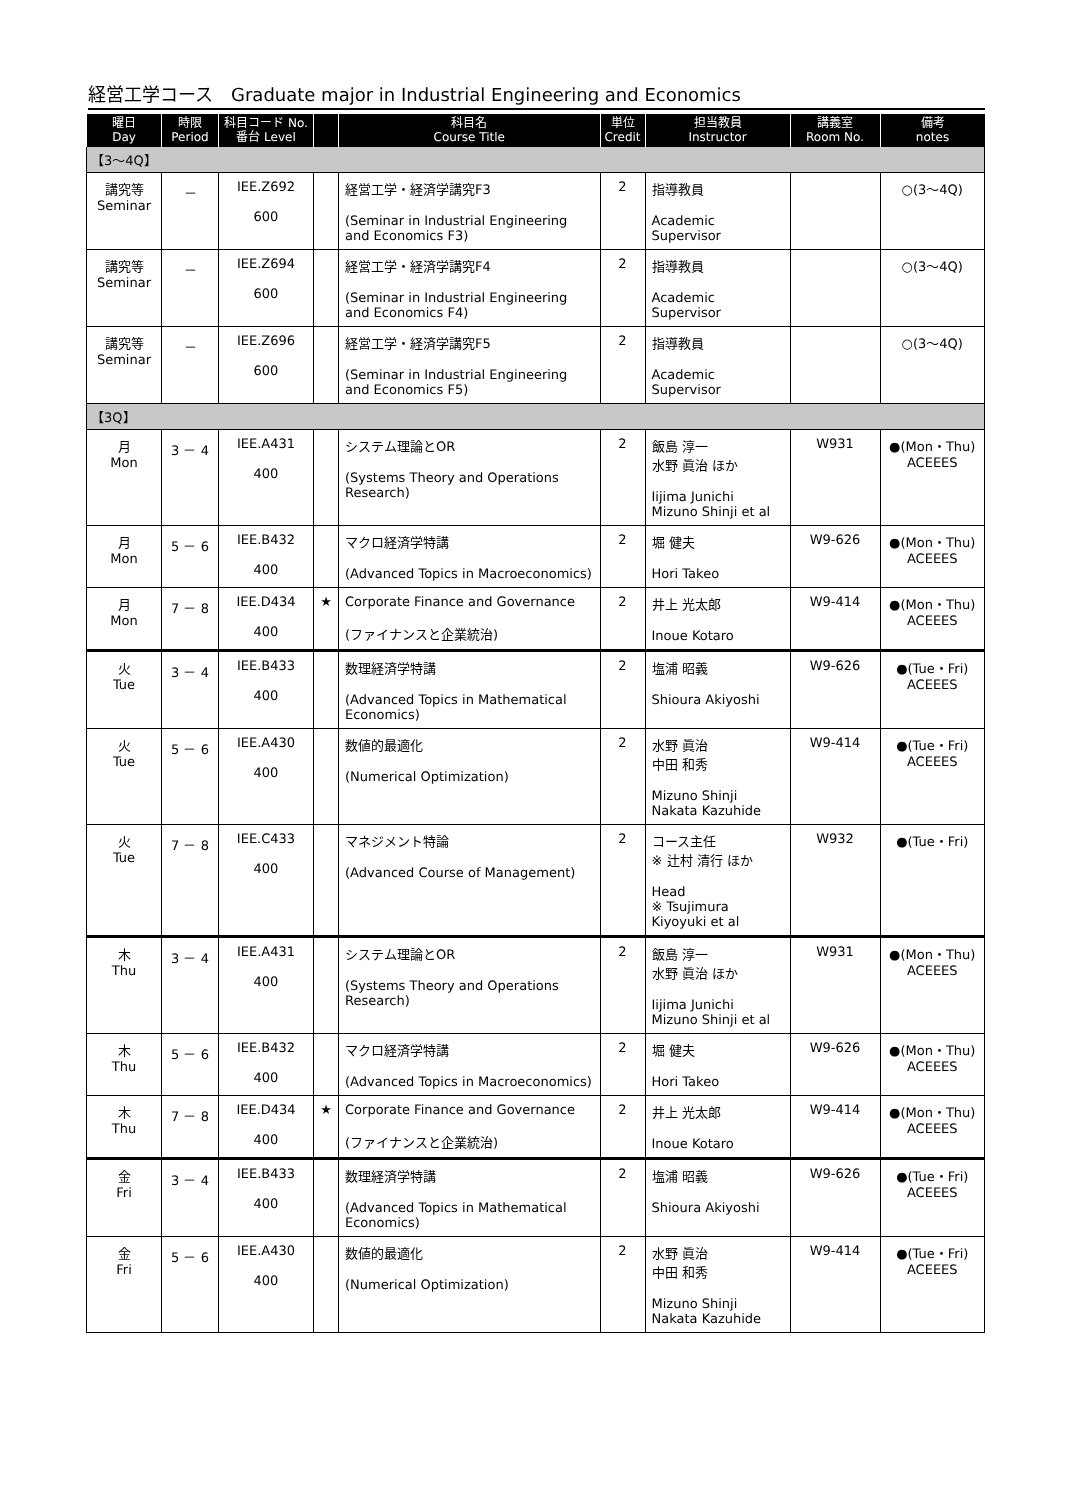経営工学コース　Graduate major in Industrial Engineering and Economics
| 曜日 Day | 時限 Period | 科目コード No. 番台 Level | | 科目名 Course Title | 単位 Credit | 担当教員 Instructor | 講義室 Room No. | 備考 notes |
| --- | --- | --- | --- | --- | --- | --- | --- | --- |
| 【3～4Q】 | | | | | | | | |
| 講究等 Seminar | － | IEE.Z692 600 | | 経営工学・経済学講究F3 (Seminar in Industrial Engineering and Economics F3) | 2 | 指導教員 Academic Supervisor | | ○(3～4Q) |
| 講究等 Seminar | － | IEE.Z694 600 | | 経営工学・経済学講究F4 (Seminar in Industrial Engineering and Economics F4) | 2 | 指導教員 Academic Supervisor | | ○(3～4Q) |
| 講究等 Seminar | － | IEE.Z696 600 | | 経営工学・経済学講究F5 (Seminar in Industrial Engineering and Economics F5) | 2 | 指導教員 Academic Supervisor | | ○(3～4Q) |
| 【3Q】 | | | | | | | | |
| 月 Mon | 3 － 4 | IEE.A431 400 | | システム理論とOR (Systems Theory and Operations Research) | 2 | 飯島 淳一 水野 眞治 ほか Iijima Junichi Mizuno Shinji et al | W931 | ●(Mon・Thu) ACEEES |
| 月 Mon | 5 － 6 | IEE.B432 400 | | マクロ経済学特講 (Advanced Topics in Macroeconomics) | 2 | 堀 健夫 Hori Takeo | W9-626 | ●(Mon・Thu) ACEEES |
| 月 Mon | 7 － 8 | IEE.D434 400 | ★ | Corporate Finance and Governance (ファイナンスと企業統治) | 2 | 井上 光太郎 Inoue Kotaro | W9-414 | ●(Mon・Thu) ACEEES |
| 火 Tue | 3 － 4 | IEE.B433 400 | | 数理経済学特講 (Advanced Topics in Mathematical Economics) | 2 | 塩浦 昭義 Shioura Akiyoshi | W9-626 | ●(Tue・Fri) ACEEES |
| 火 Tue | 5 － 6 | IEE.A430 400 | | 数値的最適化 (Numerical Optimization) | 2 | 水野 眞治 中田 和秀 Mizuno Shinji Nakata Kazuhide | W9-414 | ●(Tue・Fri) ACEEES |
| 火 Tue | 7 － 8 | IEE.C433 400 | | マネジメント特論 (Advanced Course of Management) | 2 | コース主任 ※ 辻村 清行 ほか Head ※ Tsujimura Kiyoyuki et al | W932 | ●(Tue・Fri) |
| 木 Thu | 3 － 4 | IEE.A431 400 | | システム理論とOR (Systems Theory and Operations Research) | 2 | 飯島 淳一 水野 眞治 ほか Iijima Junichi Mizuno Shinji et al | W931 | ●(Mon・Thu) ACEEES |
| 木 Thu | 5 － 6 | IEE.B432 400 | | マクロ経済学特講 (Advanced Topics in Macroeconomics) | 2 | 堀 健夫 Hori Takeo | W9-626 | ●(Mon・Thu) ACEEES |
| 木 Thu | 7 － 8 | IEE.D434 400 | ★ | Corporate Finance and Governance (ファイナンスと企業統治) | 2 | 井上 光太郎 Inoue Kotaro | W9-414 | ●(Mon・Thu) ACEEES |
| 金 Fri | 3 － 4 | IEE.B433 400 | | 数理経済学特講 (Advanced Topics in Mathematical Economics) | 2 | 塩浦 昭義 Shioura Akiyoshi | W9-626 | ●(Tue・Fri) ACEEES |
| 金 Fri | 5 － 6 | IEE.A430 400 | | 数値的最適化 (Numerical Optimization) | 2 | 水野 眞治 中田 和秀 Mizuno Shinji Nakata Kazuhide | W9-414 | ●(Tue・Fri) ACEEES |